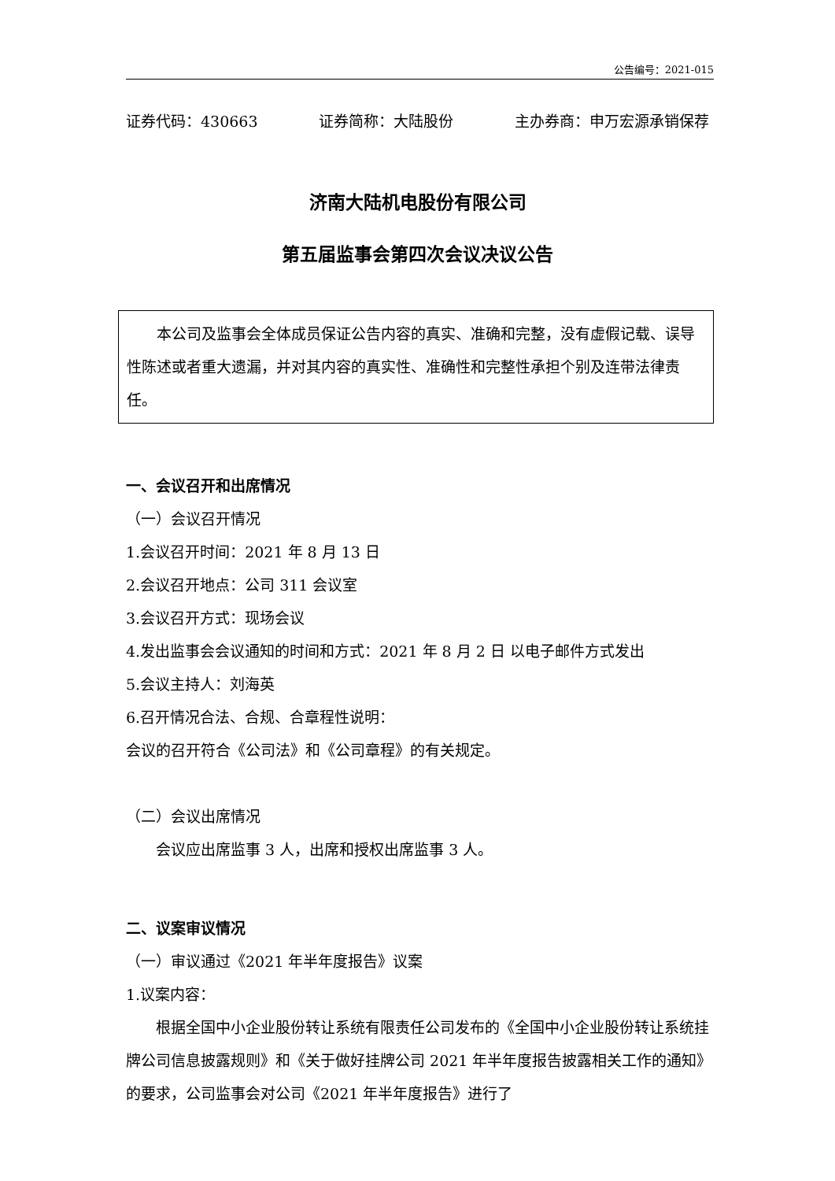公告编号：2021-015
证券代码：430663 证券简称：大陆股份 主办券商：申万宏源承销保荐
济南大陆机电股份有限公司
第五届监事会第四次会议决议公告
本公司及监事会全体成员保证公告内容的真实、准确和完整，没有虚假记载、误导性陈述或者重大遗漏，并对其内容的真实性、准确性和完整性承担个别及连带法律责任。
一、会议召开和出席情况
（一）会议召开情况
1.会议召开时间：2021 年 8 月 13 日
2.会议召开地点：公司 311 会议室
3.会议召开方式：现场会议
4.发出监事会会议通知的时间和方式：2021 年 8 月 2 日 以电子邮件方式发出
5.会议主持人：刘海英
6.召开情况合法、合规、合章程性说明：
会议的召开符合《公司法》和《公司章程》的有关规定。
（二）会议出席情况
会议应出席监事 3 人，出席和授权出席监事 3 人。
二、议案审议情况
（一）审议通过《2021 年半年度报告》议案
1.议案内容：
根据全国中小企业股份转让系统有限责任公司发布的《全国中小企业股份转让系统挂牌公司信息披露规则》和《关于做好挂牌公司 2021 年半年度报告披露相关工作的通知》的要求，公司监事会对公司《2021 年半年度报告》进行了